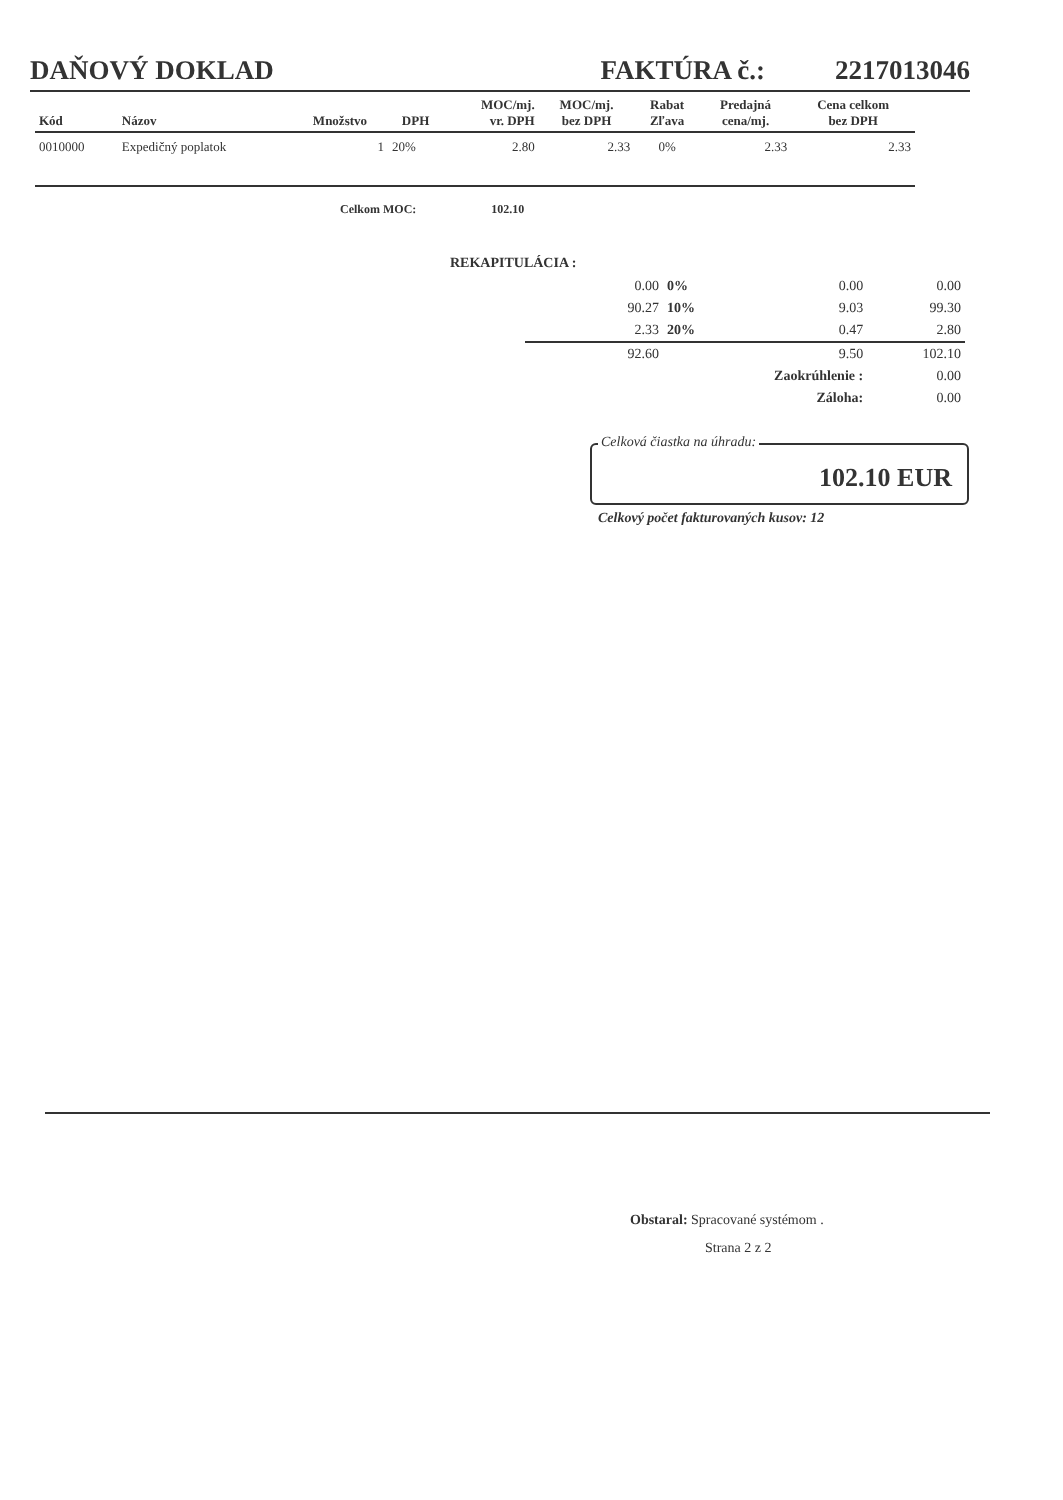DAŇOVÝ DOKLAD
FAKTÚRA č.: 2217013046
| Kód | Názov | Množstvo | DPH | MOC/mj. vr. DPH | MOC/mj. bez DPH | Rabat Zľava | Predajná cena/mj. | Cena celkom bez DPH |
| --- | --- | --- | --- | --- | --- | --- | --- | --- |
| 0010000 | Expedičný poplatok | 1 | 20% | 2.80 | 2.33 | 0% | 2.33 | 2.33 |
Celkom MOC: 102.10
REKAPITULÁCIA :
| 0.00 | 0% | 0.00 | 0.00 |
| 90.27 | 10% | 9.03 | 99.30 |
| 2.33 | 20% | 0.47 | 2.80 |
| 92.60 | | 9.50 | 102.10 |
| | Zaokrúhlenie : | | 0.00 |
| | Záloha: | | 0.00 |
Celková čiastka na úhradu:
102.10 EUR
Celkový počet fakturovaných kusov: 12
Obstaral: Spracované systémom .
Strana 2 z 2